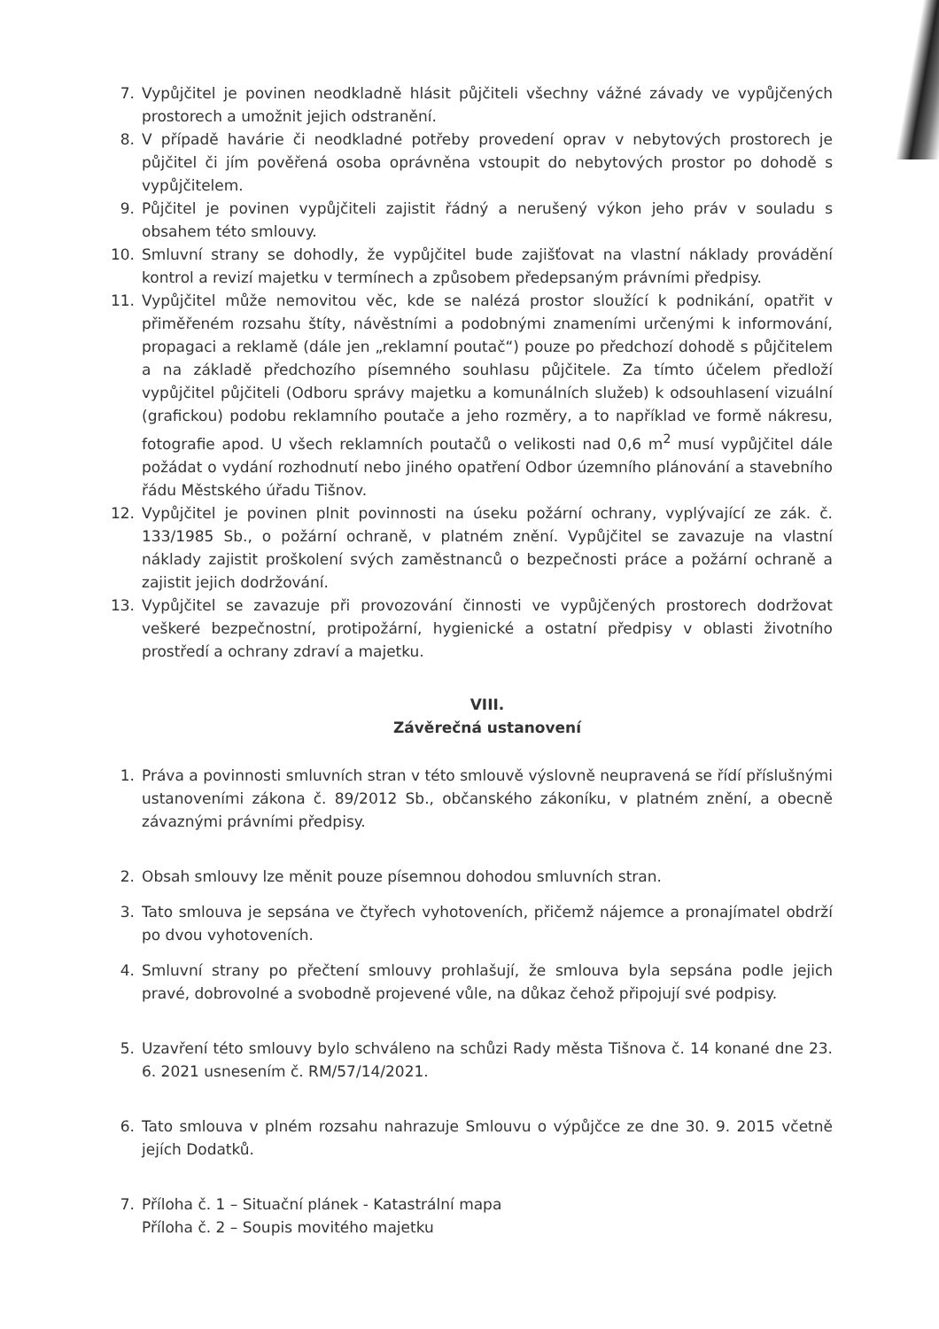7. Vypůjčitel je povinen neodkladně hlásit půjčiteli všechny vážné závady ve vypůjčených prostorech a umožnit jejich odstranění.
8. V případě havárie či neodkladné potřeby provedení oprav v nebytových prostorech je půjčitel či jím pověřená osoba oprávněna vstoupit do nebytových prostor po dohodě s vypůjčitelem.
9. Půjčitel je povinen vypůjčiteli zajistit řádný a nerušený výkon jeho práv v souladu s obsahem této smlouvy.
10. Smluvní strany se dohodly, že vypůjčitel bude zajišťovat na vlastní náklady provádění kontrol a revizí majetku v termínech a způsobem předepsaným právními předpisy.
11. Vypůjčitel může nemovitou věc, kde se nalézá prostor sloužící k podnikání, opatřit v přiměřeném rozsahu štíty, návěstními a podobnými znameními určenými k informování, propagaci a reklamě (dále jen „reklamní poutač“) pouze po předchozí dohodě s půjčitelem a na základě předchozího písemného souhlasu půjčitele. Za tímto účelem předloží vypůjčitel půjčiteli (Odboru správy majetku a komunálních služeb) k odsouhlasení vizuální (grafickou) podobu reklamního poutače a jeho rozměry, a to například ve formě nákresu, fotografie apod. U všech reklamních poutačů o velikosti nad 0,6 m<sup>2</sup> musí vypůjčitel dále požádat o vydání rozhodnutí nebo jiného opatření Odbor územního plánování a stavebního řádu Městského úřadu Tišnov.
12. Vypůjčitel je povinen plnit povinnosti na úseku požární ochrany, vyplývající ze zák. č. 133/1985 Sb., o požární ochraně, v platném znění. Vypůjčitel se zavazuje na vlastní náklady zajistit proškolení svých zaměstnanců o bezpečnosti práce a požární ochraně a zajistit jejich dodržování.
13. Vypůjčitel se zavazuje při provozování činnosti ve vypůjčených prostorech dodržovat veškeré bezpečnostní, protipožární, hygienické a ostatní předpisy v oblasti životního prostředí a ochrany zdraví a majetku.
VIII.
Závěrečná ustanovení
1. Práva a povinnosti smluvních stran v této smlouvě výslovně neupravená se řídí příslušnými ustanoveními zákona č. 89/2012 Sb., občanského zákoníku, v platném znění, a obecně závaznými právními předpisy.
2. Obsah smlouvy lze měnit pouze písemnou dohodou smluvních stran.
3. Tato smlouva je sepsána ve čtyřech vyhotoveních, přičemž nájemce a pronajímatel obdrží po dvou vyhotoveních.
4. Smluvní strany po přečtení smlouvy prohlašují, že smlouva byla sepsána podle jejich pravé, dobrovolné a svobodně projevené vůle, na důkaz čehož připojují své podpisy.
5. Uzavření této smlouvy bylo schváleno na schůzi Rady města Tišnova č. 14 konané dne 23. 6. 2021 usnesením č. RM/57/14/2021.
6. Tato smlouva v plném rozsahu nahrazuje Smlouvu o výpůjčce ze dne 30. 9. 2015 včetně jejích Dodatků.
7. Příloha č. 1 – Situační plánek - Katastrální mapa
Příloha č. 2 – Soupis movitého majetku